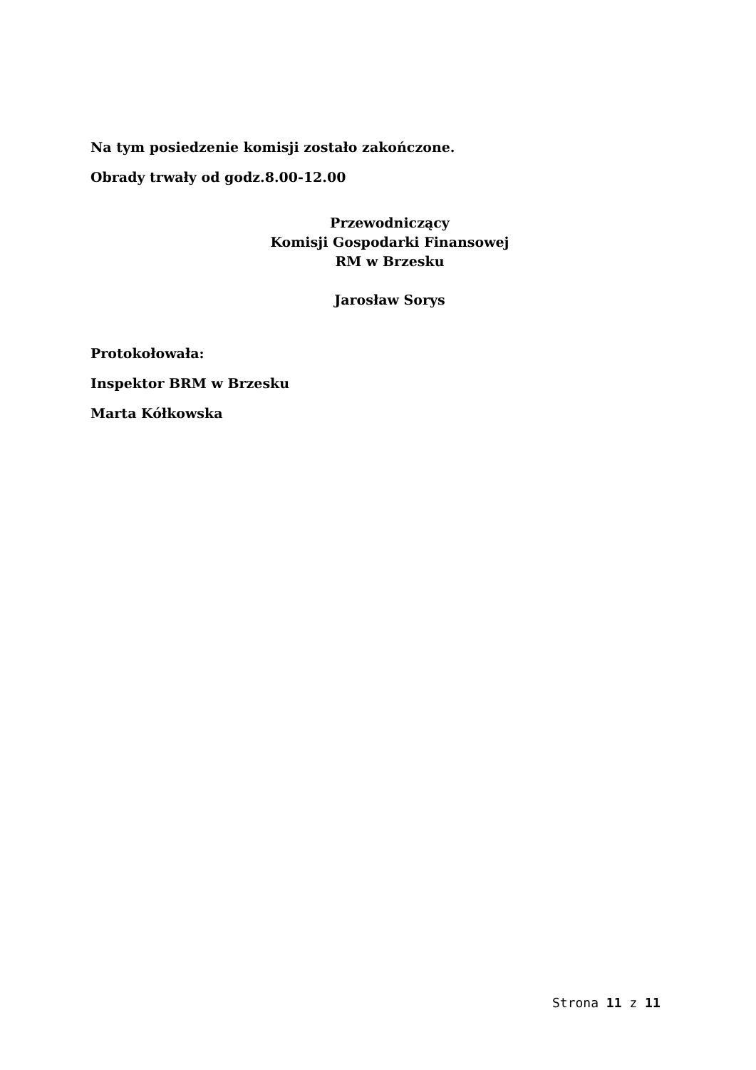Na tym posiedzenie komisji zostało zakończone.
Obrady trwały od godz.8.00-12.00
Przewodniczący
Komisji Gospodarki Finansowej
RM w Brzesku
Jarosław Sorys
Protokołowała:
Inspektor BRM w Brzesku
Marta Kółkowska
Strona 11 z 11